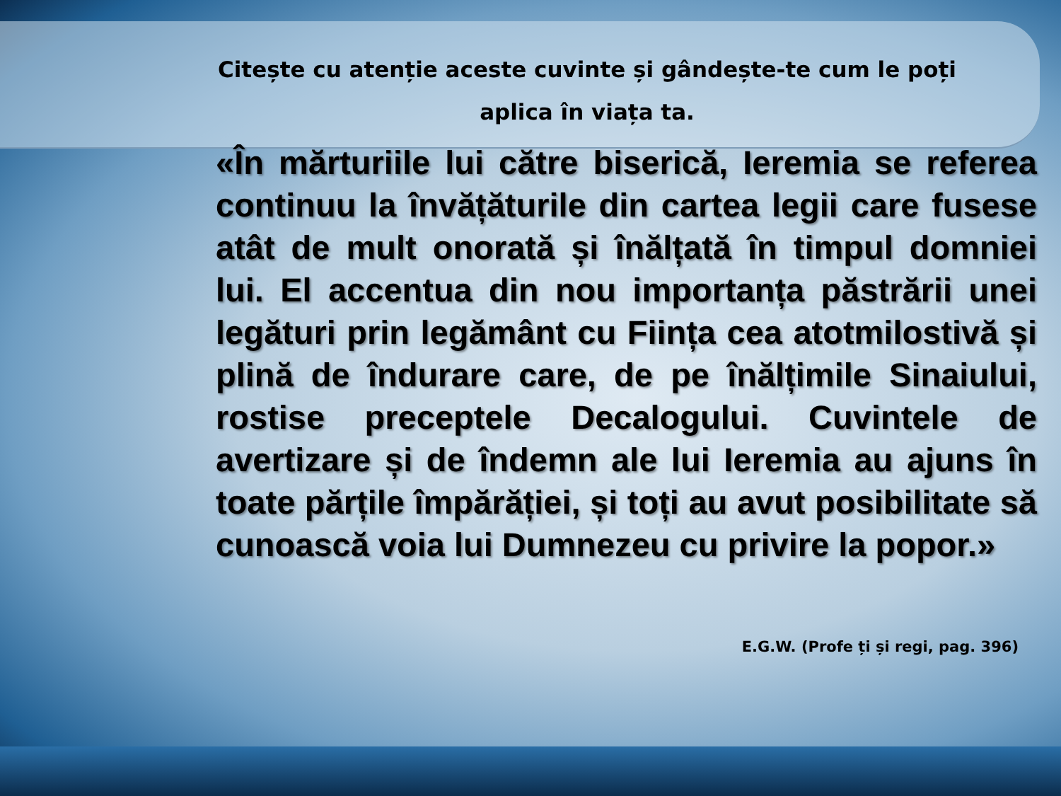Citește cu atenție aceste cuvinte și gândește-te cum le poți aplica în viața ta.
«În mărturiile lui către biserică, Ieremia se referea continuu la învățăturile din cartea legii care fusese atât de mult onorată și înălțată în timpul domniei lui. El accentua din nou importanța păstrării unei legături prin legământ cu Ființa cea atotmilostivă și plină de îndurare care, de pe înălțimile Sinaiului, rostise preceptele Decalogului. Cuvintele de avertizare și de îndemn ale lui Ieremia au ajuns în toate părțile împărăției, și toți au avut posibilitate să cunoască voia lui Dumnezeu cu privire la popor.»
E.G.W. (Profe ți și regi, pag. 396)